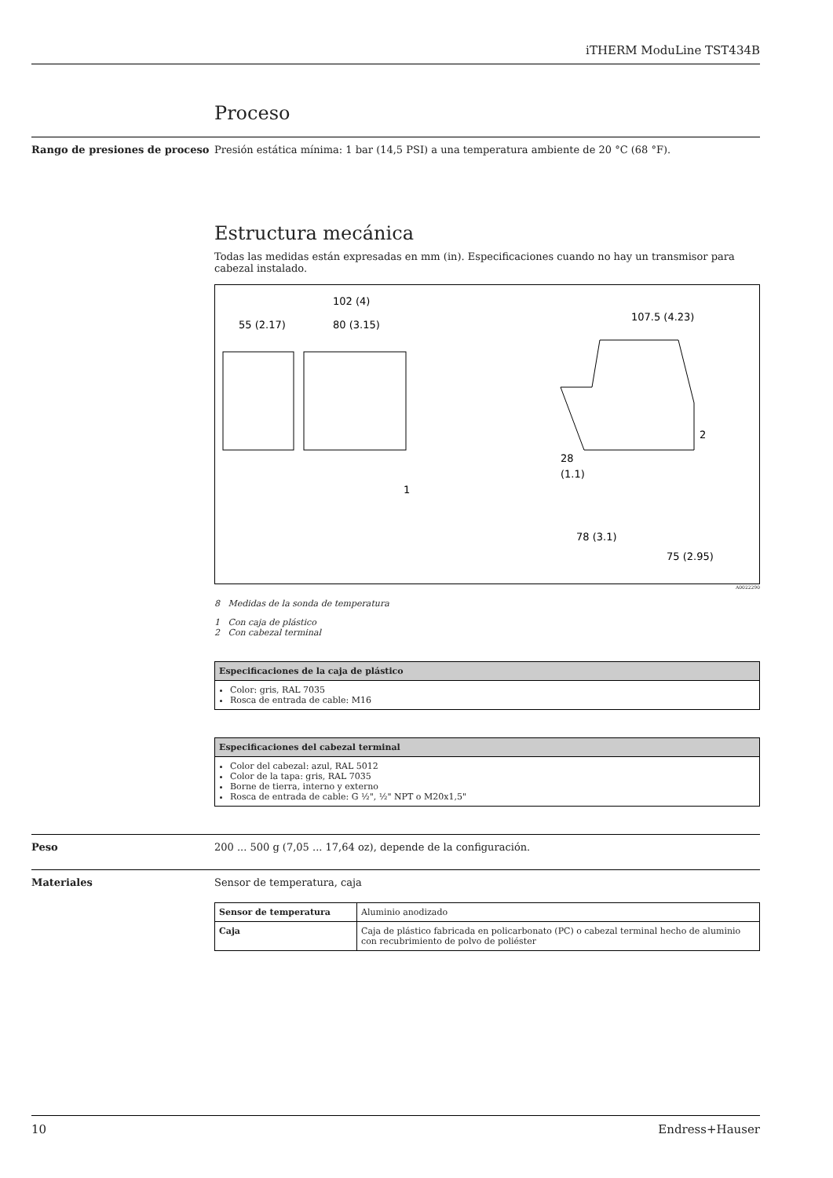iTHERM ModuLine TST434B
Proceso
Rango de presiones de proceso Presión estática mínima: 1 bar (14,5 PSI) a una temperatura ambiente de 20 °C (68 °F).
Estructura mecánica
Todas las medidas están expresadas en mm (in). Especificaciones cuando no hay un transmisor para cabezal instalado.
55 (2.17)
102 (4)
80 (3.15)
1
107.5 (4.23)
2
28
(1.1)
78 (3.1)
75 (2.95)
A0022290
8 Medidas de la sonda de temperatura
1 Con caja de plástico
2 Con cabezal terminal
| Especificaciones de la caja de plástico |
| --- |
| Color: gris, RAL 7035 Rosca de entrada de cable: M16 |
| Especificaciones del cabezal terminal |
| --- |
| Color del cabezal: azul, RAL 5012 Color de la tapa: gris, RAL 7035 Borne de tierra, interno y externo Rosca de entrada de cable: G ½", ½" NPT o M20x1,5" |
Peso 200 ... 500 g (7,05 ... 17,64 oz), depende de la configuración.
Materiales Sensor de temperatura, caja
| Sensor de temperatura | Aluminio anodizado |
| Caja | Caja de plástico fabricada en policarbonato (PC) o cabezal terminal hecho de aluminio con recubrimiento de polvo de poliéster |
10 Endress+Hauser